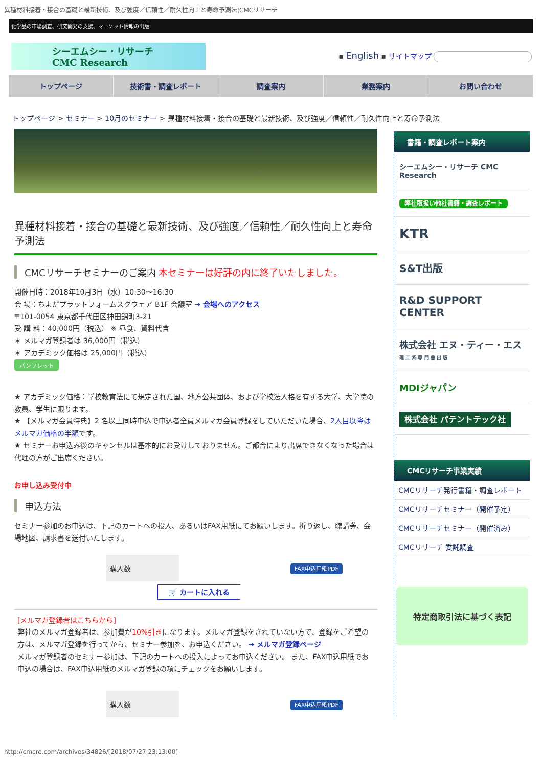異種材料接着・接合の基礎と最新技術、及び強度／信頼性／耐久性向上と寿命予測法¦CMCリサーチ
化学品の市場調査、研究開発の支援、マーケット情報の出版
シーエムシー・リサーチ
CMC Research
▪ English ▪ サイトマップ
トップページ 技術書・調査レポート 調査案内 業務案内 お問い合わせ
トップページ > セミナー > 10月のセミナー > 異種材料接着・接合の基礎と最新技術、及び強度／信頼性／耐久性向上と寿命予測法
異種材料接着・接合の基礎と最新技術、及び強度／信頼性／耐久性向上と寿命予測法
CMCリサーチセミナーのご案内 本セミナーは好評の内に終了いたしました。
開催日時：2018年10月3日（水）10:30～16:30
会 場：ちよだプラットフォームスクウェア B1F 会議室 → 会場へのアクセス
〒101-0054 東京都千代田区神田錦町3-21
受 講 料：40,000円（税込） ※ 昼食、資料代含
＊ メルマガ登録者は 36,000円（税込）
＊ アカデミック価格は 25,000円（税込）
パンフレット
★ アカデミック価格：学校教育法にて規定された国、地方公共団体、および学校法人格を有する大学、大学院の教員、学生に限ります。
★ 【メルマガ会員特典】2 名以上同時申込で申込者全員メルマガ会員登録をしていただいた場合、2人目以降はメルマガ価格の半額です。
★ セミナーお申込み後のキャンセルは基本的にお受けしておりません。ご都合により出席できなくなった場合は代理の方がご出席ください。
お申し込み受付中
申込方法
セミナー参加のお申込は、下記のカートへの投入、あるいはFAX用紙にてお願いします。折り返し、聴講券、会場地図、請求書を送付いたします。
| 購入数 | | FAX申込用紙PDF |
🛒 カートに入れる
[メルマガ登録者はこちらから]
弊社のメルマガ登録者は、参加費が10%引きになります。メルマガ登録をされていない方で、登録をご希望の方は、メルマガ登録を行ってから、セミナー参加を、お申込ください。 → メルマガ登録ページ
メルマガ登録者のセミナー参加は、下記のカートへの投入によってお申込ください。 また、FAX申込用紙でお申込の場合は、FAX申込用紙のメルマガ登録の項にチェックをお願いします。
| 購入数 | | FAX申込用紙PDF |
書籍・調査レポート案内
シーエムシー・リサーチ CMC Research
弊社取扱い他社書籍・調査レポート
KTR
S&T出版
R&D SUPPORT CENTER
株式会社 エヌ・ティー・エス
理 工 系 専 門 書 出 版
MDIジャパン
株式会社 パテントテック社
CMCリサーチ事業実績
CMCリサーチ発行書籍・調査レポート
CMCリサーチセミナー（開催予定）
CMCリサーチセミナー（開催済み）
CMCリサーチ 委託調査
特定商取引法に基づく表記
http://cmcre.com/archives/34826/[2018/07/27 23:13:00]